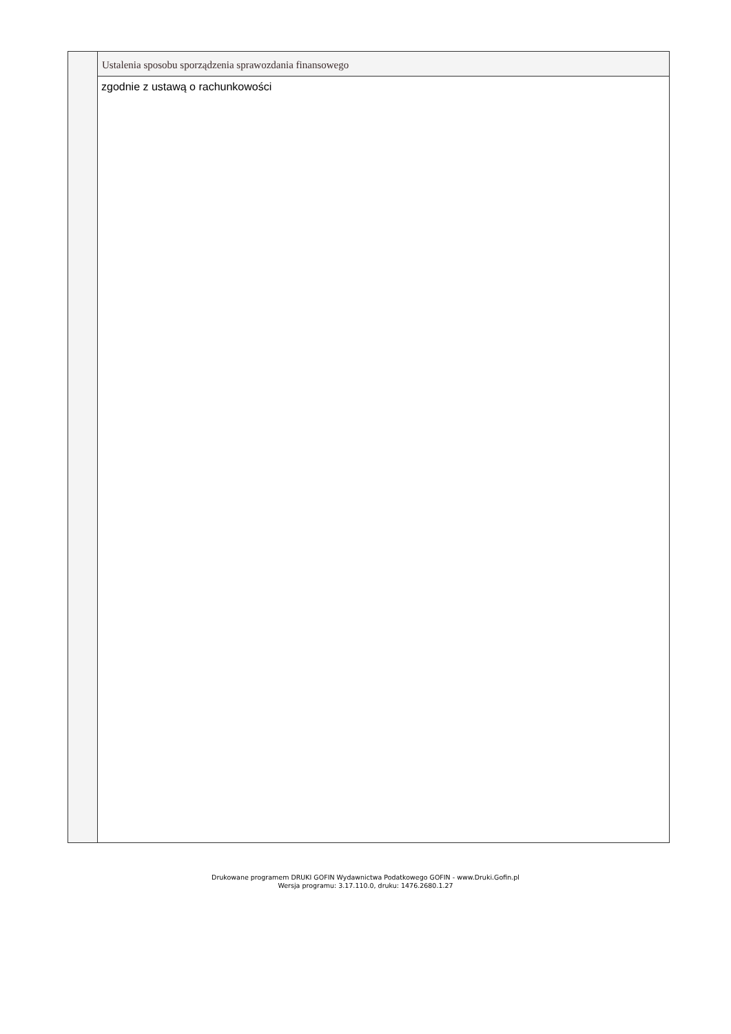Ustalenia sposobu sporządzenia sprawozdania finansowego
zgodnie z ustawą o rachunkowości
Drukowane programem DRUKI GOFIN Wydawnictwa Podatkowego GOFIN - www.Druki.Gofin.pl
Wersja programu: 3.17.110.0, druku: 1476.2680.1.27